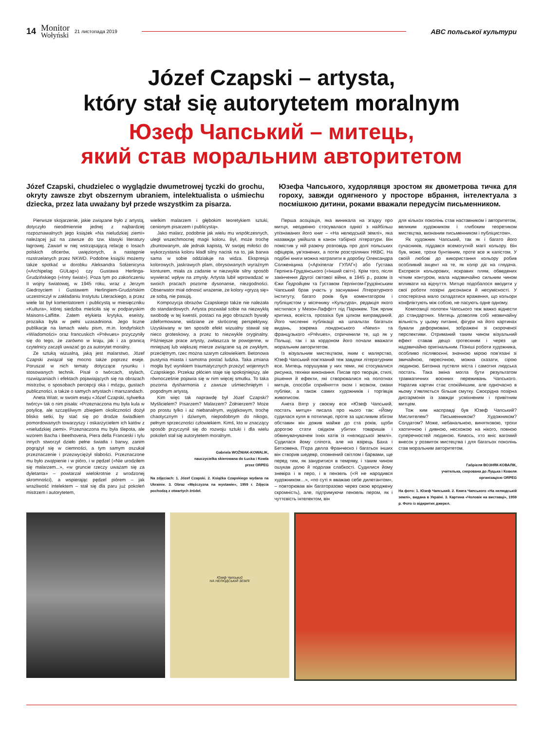14 Monitor
Wołyński 21 листопада 2019 ABC польської культури
Józef Czapski – artysta,
który stał się autorytetem moralnym
Юзеф Чапський – митець,
який став моральним авторитетом
Józef Czapski, chudzielec o wyglądzie dwumetrowej tyczki do grochu, okryty zawsze zbyt obszernym ubraniem, intelektualista o uśmiechu dziecka, przez lata uważany był przede wszystkim za pisarza.
Юзефа Чапського, худорлявця зростом як двометрова тичка для гороху, завжди одягненого у просторе вбрання, інтелектуала з посмішкою дитини, роками вважали передусім письменником.
Pierwsze skojarzenie, jakie związane było z artystą, dotyczyło nieodmiennie jednej z najbardziej rozpoznawalnych jego książek «Na nieludzkiej ziemi» należącej już na zawsze do tzw. klasyki literatury łagrowej. Zawarł w niej wstrząsającą relację o losach polskich oficerów, uwięzionych, a następnie rozstrzelanych przez NKWD. Podobne książki możemy także spotkać w dorobku Aleksandra Sołżenicyna («Archipelag GUŁag») czy Gustawa Herlinga-Grudzińskiego («Inny świat»). Poza tym po zakończeniu II wojny światowej, w 1945 roku, wraz z Jerzym Giedroyciem i Gustawem Herlingiem-Grudzińskim uczestniczył w zakładaniu Instytutu Literackiego, a przez wiele lat był komentatorem i publicystą w miesięczniku «Kultura», której siedziba mieściła się w podparyskim Maisons-Laffitte. Zatem etykieta krytyka, eseisty, prozaika była w pełni uzasadniona. Jego liczne publikacje na łamach wielu pism, m.in. londyńskich «Wiadomości» oraz francuskich «Prévues» przyczyniły się do tego, że zarówno w kraju, jak i za granicą czytelnicy zaczęli uważać go za autorytet moralny.
Ze sztuką wizualną, jaką jest malarstwo, Józef Czapski związał się mocno także poprzez eseje. Poruszał w nich tematy dotyczące rysunku i stosowanych technik. Pisał o twórcach, stylach, rozwiązaniach i efektach pojawiających się na obrazach mistrzów, o sposobach percepcji oka i mózgu, gustach publiczności, a także o samych artystach i marszandach.
Aneta Wiatr, w swoim eseju «Józef Czapski, sylwetka twórcy» tak o nim pisała: «Przeznaczona mu była kula w potylicę, ale szczęśliwym zbiegiem okoliczności dożył blisko setki, by stać się po drodze świadkiem pomordowanych towarzyszy i oskarżycielem ich katów z «nieludzkiej ziemi». Przeznaczona mu była ślepota, ale wzorem Bacha i Beethovena, Piera della Franceski i tylu innych stworzył dzieło pełne światła i barwy, zanim pogrążył się w ciemności, a tym samym oszukał przeznaczenie i przezwyciężył słabości. Przeznaczone mu było zwątpienie i w pióro, i w pędzel («Nie urodziłem się malarzem...», «w gruncie rzeczy uważam się za dyletanta» – powtarzał wielokrotnie z wrodzonej skromności), a wspierając pędzel piórem – jak wrażliwość intelektem – stał się dla paru już pokoleń mistrzem i autorytetem,
wielkim malarzem i głębokim teoretykiem sztuki, cenionym pisarzem i publicystą».
Jako malarz, podobnie jak wielu mu współczesnych, uległ wszechmocnej magii koloru. Był, może trochę zbuntowanym, ale jednak kapistą. W swojej miłości do wykorzystania koloru kładł silny nacisk na to, jak barwa sama w sobie oddziałuje na widza. Ekspresja kolorowych, jaskrawych plam, obrysowanych wyraźnym konturem, miała za zadanie w niezwykle silny sposób wywierać wpływ na zmysły. Artysta lubił wprowadzać w swoich pracach pozorne dysonanse, niezgodności. Obserwator miał odnosić wrażenie, że kolory «gryzą się» ze sobą, nie pasują.
Kompozycja obrazów Czapskiego także nie należała do standardowych. Artysta pozwalał sobie na niezwykłą swobodę w tej kwestii, postaci na jego obrazach bywały zdeformowane, widziane ze skróconej perspektywy. Uzyskiwany w ten sposób efekt wizualny stawał się nieco groteskowy, a przez to niezwykle oryginalny. Późniejsze prace artysty, zwłaszcza te powojenne, w mniejszej lub większej mierze związane są ze zwykłym, przeciętnym, rzec można szarym człowiekiem. Betonowa pustynia miasta i samotna postać ludzka. Taka zmiana mogła być wynikiem traumatycznych przeżyć wojennych Czapskiego. Przekaz płócien staje się spokojniejszy, ale równocześnie pojawia się w nim więcej smutku. To taka pozorna dysharmonia z zawsze uśmiechniętym i pogodnym artystą.
Kim więc tak naprawdę był Józef Czapski? Myślicielem? Pisarzem? Malarzem? Żołnierzem? Może po prostu tylko i aż niebanalnym, wyjątkowym, trochę chaotycznym i dziwnym, niepodobnym do nikogo, pełnym sprzeczności człowiekiem. Kimś, kto w znaczący sposób przyczynił się do rozwoju sztuki i dla wielu pokoleń stał się autorytetem moralnym.
Gabriela WOŹNIAK-KOWALIK,
nauczycielka skierowana do Łucka i Kowla
przez ORPEG
Na zdjęciach: 1. Józef Czapski. 2. Książka Czapskiego wydana na Ukrainie. 3. Obraz «Mężczyzna na wystawie», 1959 r. Zdjęcia pochodzą z otwartych źródeł.
Перша асоціація, яка виникала на згадку про митця, неодмінно стосувалася однієї з найбільш упізнаваних його книг – «На нелюдській землі», яка назавжди увійшла в канон табірної літератури. Він помістив у ній разючу розповідь про долі польських офіцерів, ув’язнених, а потім розстріляних НКВС. На подібні книги можна натрапити в доробку Олександра Солженіцина («Архіпелаг ГУЛАГ») або Густава Герлінга-Грудзінського («Інший світ»). Крім того, після закінчення Другої світової війни, в 1945 р., разом із Єжи Ґедройцем та Густавом Герлінгом-Грудзінським Чапський брав участь у заснуванні Літературного інституту, багато років був коментатором і публіцистом у місячнику «Культура», редакція якого містилася у Мезон-Лаффітт під Парижем. Тож ярлик критика, есеїста, прозаїка був цілком виправданий. Його численні публікації на шпальтах багатьох видань, зокрема лондонського «News» та французького «Prévues», спричинили те, що як у Польщі, так і за кордоном його почали вважати моральним авторитетом.
Із візуальним мистецтвом, яким є малярство, Юзеф Чапський пов’язаний теж завдяки літературним есе. Митець порушував у них теми, які стосувалися рисунка, техніки виконання. Писав про творців, стилі, рішення й ефекти, які створювалися на полотнах митців, способи сприйняття оком і мозком, смаки публіки, а також самих художників і торгівців живописом.
Анета Вятр у своєму есе «Юзеф Чапський, постать митця» писала про нього так: «Йому судилася куля в потилицю, проте за щасливим збігом обставин він дожив майже до ста років, щоби дорогою стати свідком убитих товаришів і обвинувачувачем їхніх катів із «нелюдської землі». Судилася йому сліпота, але на взірець Баха і Бетховена, П’єра делла Франческо і багатьох інших він створив шедевр, сповнений світлом і барвами, ще перед тим, як зануритися в темряву, і таким чином ошукав долю й подолав слабкості. Судилися йому зневіра і в перо, і в пензель («Я не народився художником…», «по суті я вважаю себе дилетантом», – повторював він багаторазово через свою вроджену скромність), але, підтримуючи пензель пером, як і чуттєвість інтелектом, він
для кількох поколінь став наставником і авторитетом, великим художником і глибоким теоретиком мистецтва, визнаним письменником і публіцистом».
Як художник Чапський, так як і багато його сучасників, піддався всемогутній магії кольору. Він був, може, трохи бунтівним, проте все ж капістом. У своїй любові до використання кольору робив особливий акцент на те, як колір діє на глядача. Експресія кольорових, яскравих плям, обведених чітким контуром, мала надзвичайно сильним чином впливати на відчуття. Митцю подобалося вводити у свої роботи позірні дисонанси й несумісності. У спостерігача мало складатися враження, що кольори конфліктують між собою, не пасують одне одному.
Композиції полотен Чапського теж важко віднести до стандартних. Митець дозволяв собі незвичайну вільність у цьому питанні, фігури на його картинах бували деформовані, зображені зі скороченої перспективи. Отриманий таким чином візуальний ефект ставав дещо гротескним і через це надзвичайно оригінальним. Пізніші роботи художника, особливо післявоєнні, значною мірою пов’язані зі звичайною, пересічною, можна сказати, сірою людиною. Бетонна пустеля міста і самотня людська постать. Така зміна могла бути результатом травматичних воєнних переживань Чапського. Наратив картин стає спокійнішим, але одночасно в ньому з’являється більше смутку. Своєрідна позірна дисгармонія із завжди усміхненим і привітним митцем.
Тож ким насправді був Юзеф Чапський? Мислителем? Письменником? Художником? Солдатом? Може, небанальною, винятковою, трохи хаотичною і дивною, несхожою на нікого, повною суперечностей людиною. Кимось, хто вніс вагомий внесок у розвиток мистецтва і для багатьох поколінь став моральним авторитетом.
Габріеля ВОЗНЯК-КОВАЛІК,
учителька, скерована до Луцька і Ковеля
організацією ORPEG
На фото: 1. Юзеф Чапський. 2. Книга Чапського «На нелюдській землі», видана в Україні. 3. Картина «Чоловік на виставці», 1959 р. Фото із відкритих джерел.
Юзеф Чапський
НА НЕЛЮДСЬКІЙ ЗЕМЛІ